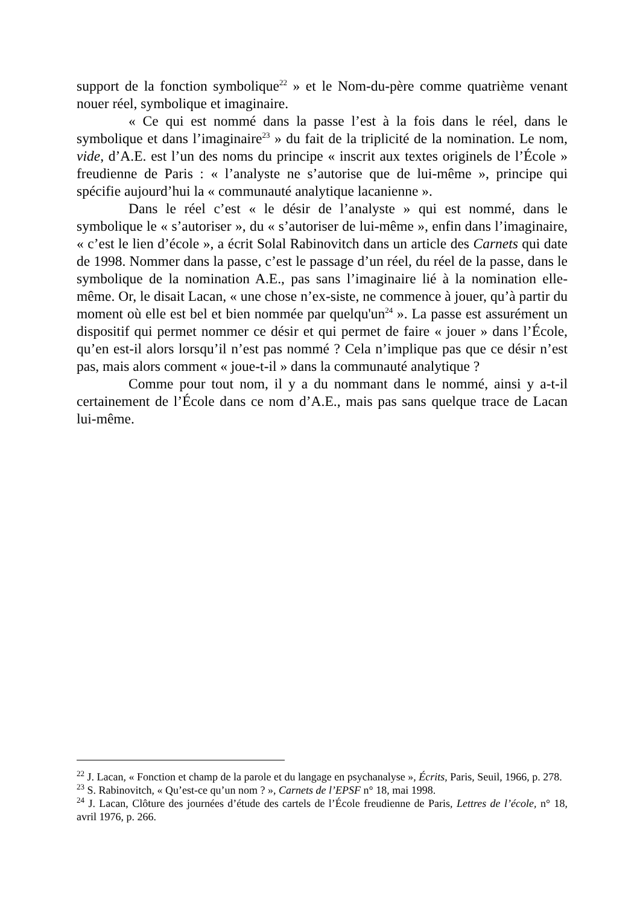support de la fonction symbolique<sup>22</sup> » et le Nom-du-père comme quatrième venant nouer réel, symbolique et imaginaire.
« Ce qui est nommé dans la passe l’est à la fois dans le réel, dans le symbolique et dans l’imaginaire<sup>23</sup> » du fait de la triplicité de la nomination. Le nom, vide, d’A.E. est l’un des noms du principe « inscrit aux textes originels de l’École » freudienne de Paris : « l’analyste ne s’autorise que de lui-même », principe qui spécifie aujourd’hui la « communauté analytique lacanienne ».
Dans le réel c’est « le désir de l’analyste » qui est nommé, dans le symbolique le « s’autoriser », du « s’autoriser de lui-même », enfin dans l’imaginaire, « c’est le lien d’école », a écrit Solal Rabinovitch dans un article des Carnets qui date de 1998. Nommer dans la passe, c’est le passage d’un réel, du réel de la passe, dans le symbolique de la nomination A.E., pas sans l’imaginaire lié à la nomination elle-même. Or, le disait Lacan, « une chose n’ex-siste, ne commence à jouer, qu’à partir du moment où elle est bel et bien nommée par quelqu'un<sup>24</sup> ». La passe est assurément un dispositif qui permet nommer ce désir et qui permet de faire « jouer » dans l’École, qu’en est-il alors lorsqu’il n’est pas nommé ? Cela n’implique pas que ce désir n’est pas, mais alors comment « joue-t-il » dans la communauté analytique ?
Comme pour tout nom, il y a du nommant dans le nommé, ainsi y a-t-il certainement de l’École dans ce nom d’A.E., mais pas sans quelque trace de Lacan lui-même.
<sup>22</sup> J. Lacan, « Fonction et champ de la parole et du langage en psychanalyse », Écrits, Paris, Seuil, 1966, p. 278.
<sup>23</sup> S. Rabinovitch, « Qu’est-ce qu’un nom ? », Carnets de l’EPSF n° 18, mai 1998.
<sup>24</sup> J. Lacan, Clôture des journées d’étude des cartels de l’École freudienne de Paris, Lettres de l’école, n° 18, avril 1976, p. 266.